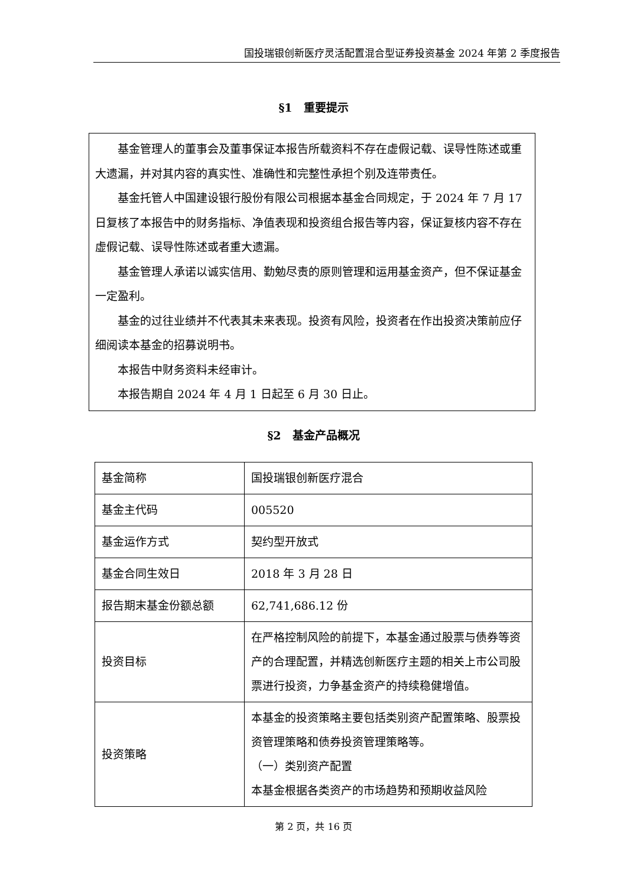国投瑞银创新医疗灵活配置混合型证券投资基金 2024 年第 2 季度报告
§1　重要提示
基金管理人的董事会及董事保证本报告所载资料不存在虚假记载、误导性陈述或重大遗漏，并对其内容的真实性、准确性和完整性承担个别及连带责任。
基金托管人中国建设银行股份有限公司根据本基金合同规定，于 2024 年 7 月 17 日复核了本报告中的财务指标、净值表现和投资组合报告等内容，保证复核内容不存在虚假记载、误导性陈述或者重大遗漏。
基金管理人承诺以诚实信用、勤勉尽责的原则管理和运用基金资产，但不保证基金一定盈利。
基金的过往业绩并不代表其未来表现。投资有风险，投资者在作出投资决策前应仔细阅读本基金的招募说明书。
本报告中财务资料未经审计。
本报告期自 2024 年 4 月 1 日起至 6 月 30 日止。
§2　基金产品概况
| 基金简称 | 国投瑞银创新医疗混合 |
| 基金主代码 | 005520 |
| 基金运作方式 | 契约型开放式 |
| 基金合同生效日 | 2018 年 3 月 28 日 |
| 报告期末基金份额总额 | 62,741,686.12 份 |
| 投资目标 | 在严格控制风险的前提下，本基金通过股票与债券等资产的合理配置，并精选创新医疗主题的相关上市公司股票进行投资，力争基金资产的持续稳健增值。 |
| 投资策略 | 本基金的投资策略主要包括类别资产配置策略、股票投资管理策略和债券投资管理策略等。 （一）类别资产配置 本基金根据各类资产的市场趋势和预期收益风险 |
第 2 页，共 16 页